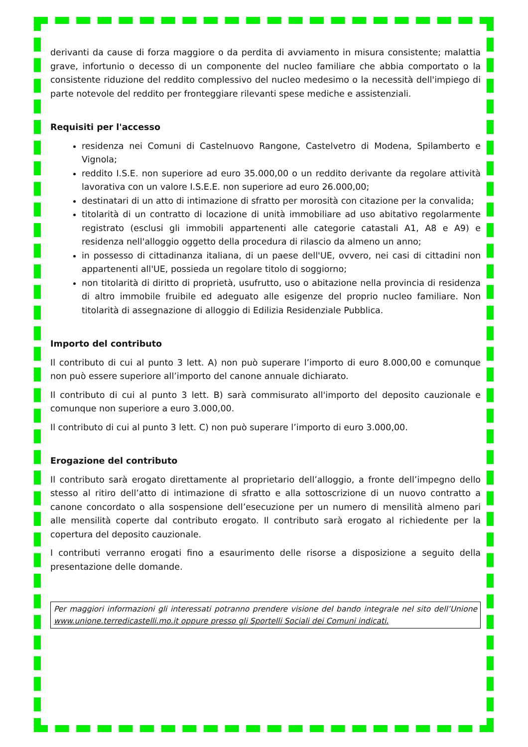derivanti da cause di forza maggiore o da perdita di avviamento in misura consistente; malattia grave, infortunio o decesso di un componente del nucleo familiare che abbia comportato o la consistente riduzione del reddito complessivo del nucleo medesimo o la necessità dell'impiego di parte notevole del reddito per fronteggiare rilevanti spese mediche e assistenziali.
Requisiti per l'accesso
residenza nei Comuni di Castelnuovo Rangone, Castelvetro di Modena, Spilamberto e Vignola;
reddito I.S.E. non superiore ad euro 35.000,00 o un reddito derivante da regolare attività lavorativa con un valore I.S.E.E. non superiore ad euro 26.000,00;
destinatari di un atto di intimazione di sfratto per morosità con citazione per la convalida;
titolarità di un contratto di locazione di unità immobiliare ad uso abitativo regolarmente registrato (esclusi gli immobili appartenenti alle categorie catastali A1, A8 e A9) e residenza nell'alloggio oggetto della procedura di rilascio da almeno un anno;
in possesso di cittadinanza italiana, di un paese dell'UE, ovvero, nei casi di cittadini non appartenenti all'UE, possieda un regolare titolo di soggiorno;
non titolarità di diritto di proprietà, usufrutto, uso o abitazione nella provincia di residenza di altro immobile fruibile ed adeguato alle esigenze del proprio nucleo familiare. Non titolarità di assegnazione di alloggio di Edilizia Residenziale Pubblica.
Importo del contributo
Il contributo di cui al punto 3 lett. A) non può superare l’importo di euro 8.000,00 e comunque non può essere superiore all’importo del canone annuale dichiarato.
Il contributo di cui al punto 3 lett. B) sarà commisurato all'importo del deposito cauzionale e comunque non superiore a euro 3.000,00.
Il contributo di cui al punto 3 lett. C) non può superare l’importo di euro 3.000,00.
Erogazione del contributo
Il contributo sarà erogato direttamente al proprietario dell’alloggio, a fronte dell’impegno dello stesso al ritiro dell’atto di intimazione di sfratto e alla sottoscrizione di un nuovo contratto a canone concordato o alla sospensione dell’esecuzione per un numero di mensilità almeno pari alle mensilità coperte dal contributo erogato. Il contributo sarà erogato al richiedente per la copertura del deposito cauzionale.
I contributi verranno erogati fino a esaurimento delle risorse a disposizione a seguito della presentazione delle domande.
Per maggiori informazioni gli interessati potranno prendere visione del bando integrale nel sito dell’Unione www.unione.terredicastelli.mo.it oppure presso gli Sportelli Sociali dei Comuni indicati.